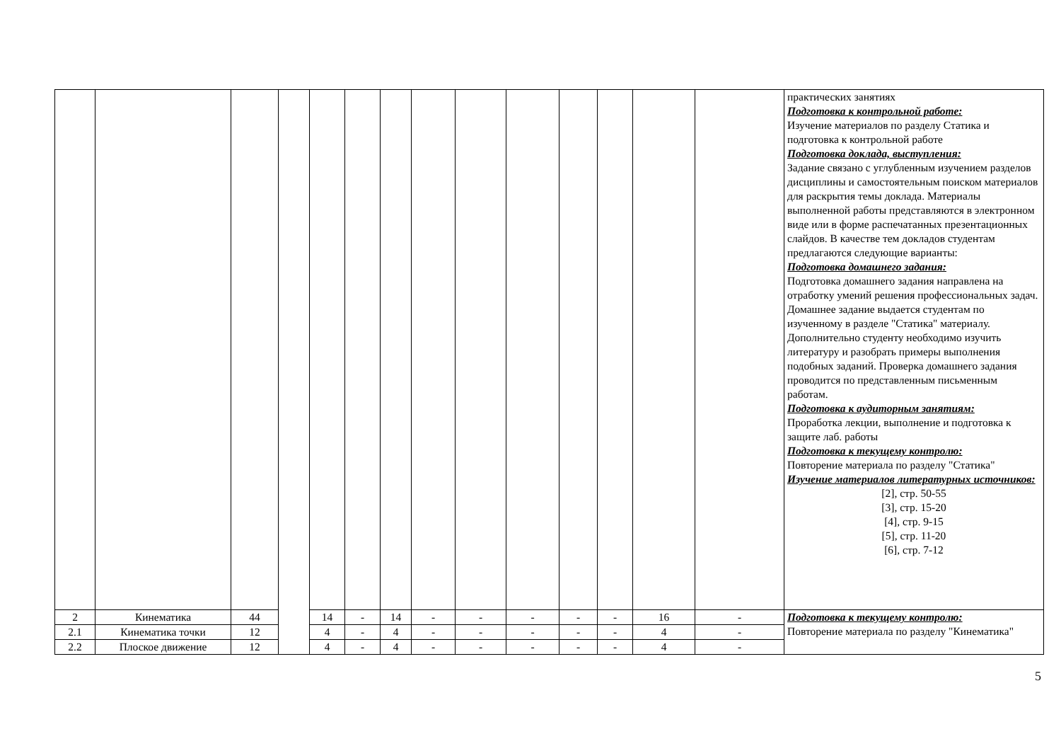| | | | | | | | | | | | | | | практических занятиях Подготовка к контрольной работе: Изучение материалов по разделу Статика и подготовка к контрольной работе Подготовка доклада, выступления: Задание связано с углубленным изучением разделов дисциплины и самостоятельным поиском материалов для раскрытия темы доклада. Материалы выполненной работы представляются в электронном виде или в форме распечатанных презентационных слайдов. В качестве тем докладов студентам предлагаются следующие варианты: Подготовка домашнего задания: Подготовка домашнего задания направлена на отработку умений решения профессиональных задач. Домашнее задание выдается студентам по изученному в разделе "Статика" материалу. Дополнительно студенту необходимо изучить литературу и разобрать примеры выполнения подобных заданий. Проверка домашнего задания проводится по представленным письменным работам. Подготовка к аудиторным занятиям: Проработка лекции, выполнение и подготовка к защите лаб. работы Подготовка к текущему контролю: Повторение материала по разделу "Статика" Изучение материалов литературных источников: [2], стр. 50-55 [3], стр. 15-20 [4], стр. 9-15 [5], стр. 11-20 [6], стр. 7-12 |
| 2 | Кинематика | 44 | | 14 | - | 14 | - | - | - | - | - | 16 | - | Подготовка к текущему контролю: Повторение материала по разделу "Кинематика" |
| 2.1 | Кинематика точки | 12 | | 4 | - | 4 | - | - | - | - | - | 4 | - | |
| 2.2 | Плоское движение | 12 | | 4 | - | 4 | - | - | - | - | - | 4 | - | |
5